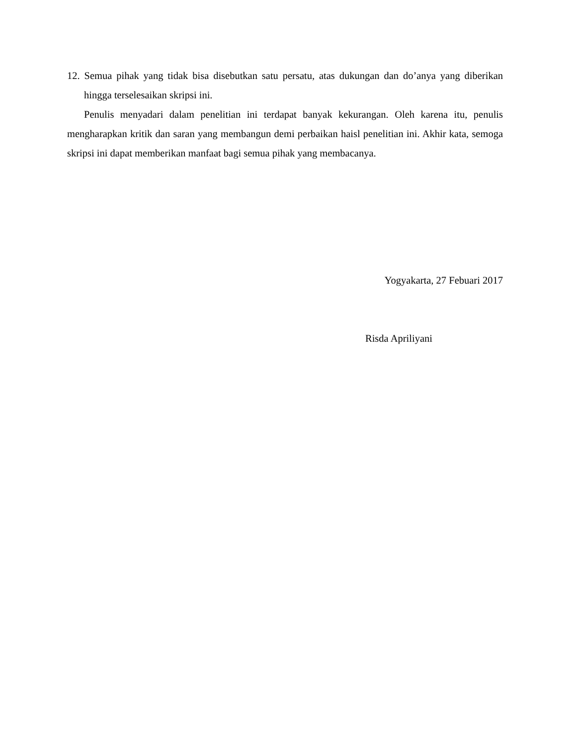12. Semua pihak yang tidak bisa disebutkan satu persatu, atas dukungan dan do’anya yang diberikan hingga terselesaikan skripsi ini.
Penulis menyadari dalam penelitian ini terdapat banyak kekurangan. Oleh karena itu, penulis mengharapkan kritik dan saran yang membangun demi perbaikan haisl penelitian ini. Akhir kata, semoga skripsi ini dapat memberikan manfaat bagi semua pihak yang membacanya.
Yogyakarta, 27 Febuari 2017
Risda Apriliyani